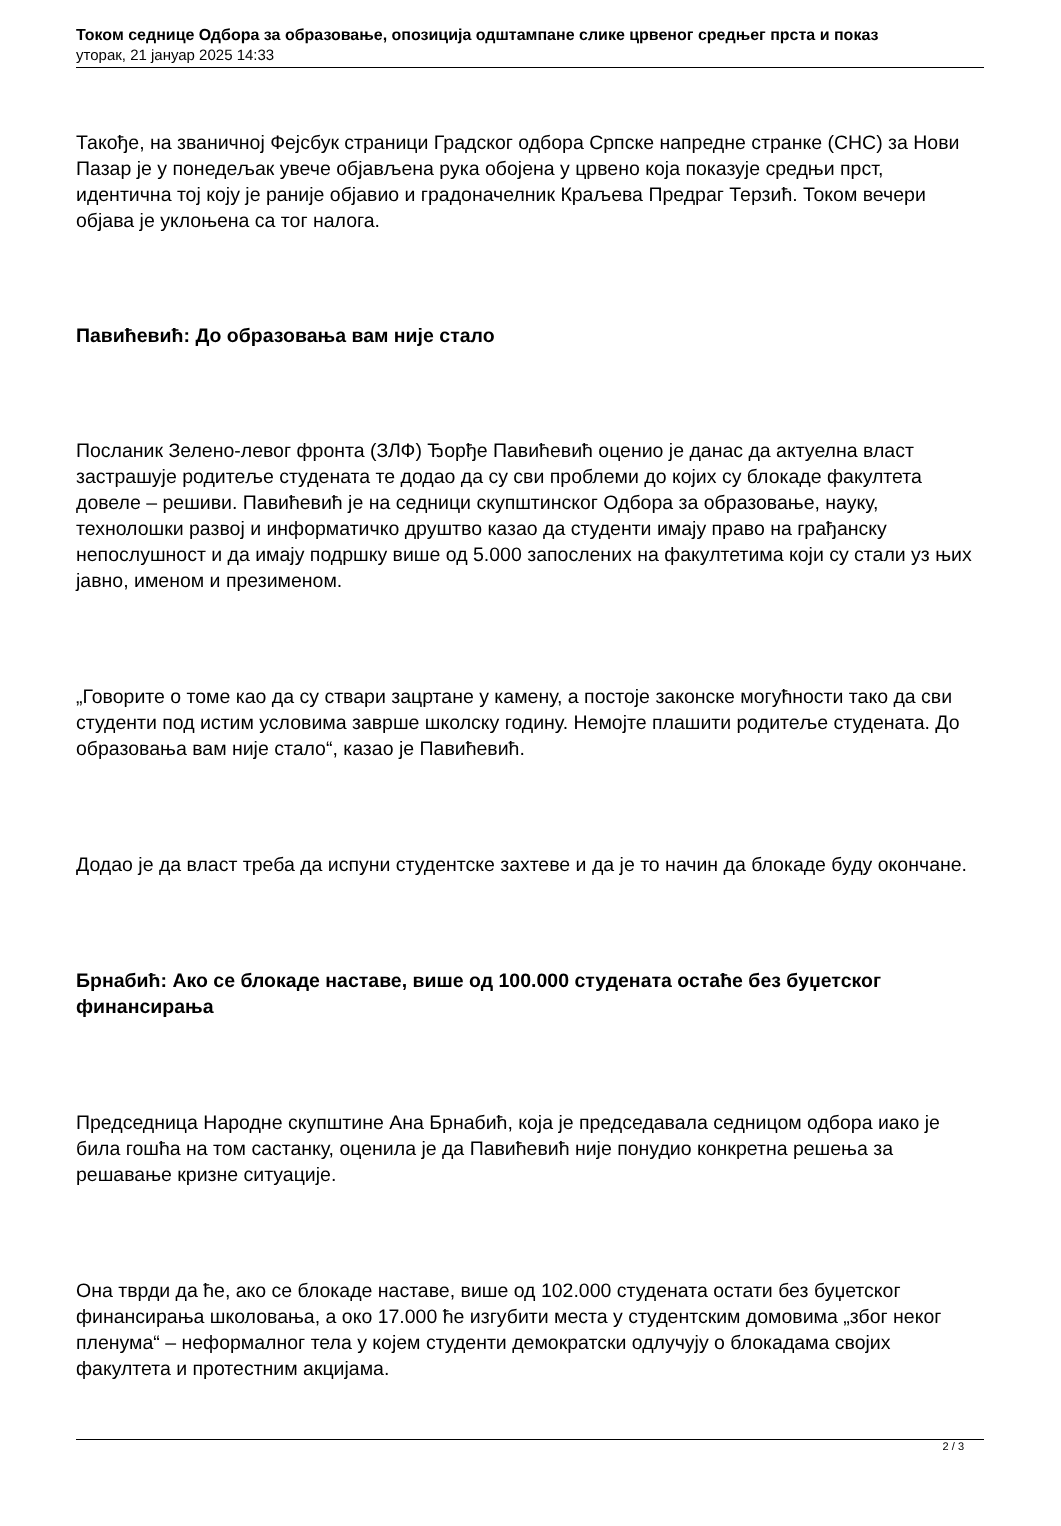Током седнице Одбора за образовање, опозиција одштампане слике црвеног средњег прста и показ
уторак, 21 јануар 2025 14:33
Такође, на званичној Фејсбук страници Градског одбора Српске напредне странке (СНС) за Нови Пазар је у понедељак увече објављена рука обојена у црвено која показује средњи прст, идентична тој коју је раније објавио и градоначелник Краљева Предраг Терзић. Током вечери објава је уклоњена са тог налога.
Павићевић: До образовања вам није стало
Посланик Зелено-левог фронта (ЗЛФ) Ђорђе Павићевић оценио је данас да актуелна власт застрашује родитеље студената те додао да су сви проблеми до којих су блокаде факултета довеле – решиви. Павићевић је на седници скупштинског Одбора за образовање, науку, технолошки развој и информатичко друштво казао да студенти имају право на грађанску непослушност и да имају подршку више од 5.000 запослених на факултетима који су стали уз њих јавно, именом и презименом.
„Говорите о томе као да су ствари зацртане у камену, а постоје законске могућности тако да сви студенти под истим условима заврше школску годину. Немојте плашити родитеље студената. До образовања вам није стало“, казао је Павићевић.
Додао је да власт треба да испуни студентске захтеве и да је то начин да блокаде буду окончане.
Брнабић: Ако се блокаде наставе, више од 100.000 студената остаће без буџетског финансирања
Председница Народне скупштине Ана Брнабић, која је председавала седницом одбора иако је била гошћа на том састанку, оценила је да Павићевић није понудио конкретна решења за решавање кризне ситуације.
Она тврди да ће, ако се блокаде наставе, више од 102.000 студената остати без буџетског финансирања школовања, а око 17.000 ће изгубити места у студентским домовима „због неког пленума“ – неформалног тела у којем студенти демократски одлучују о блокадама својих факултета и протестним акцијама.
2 / 3